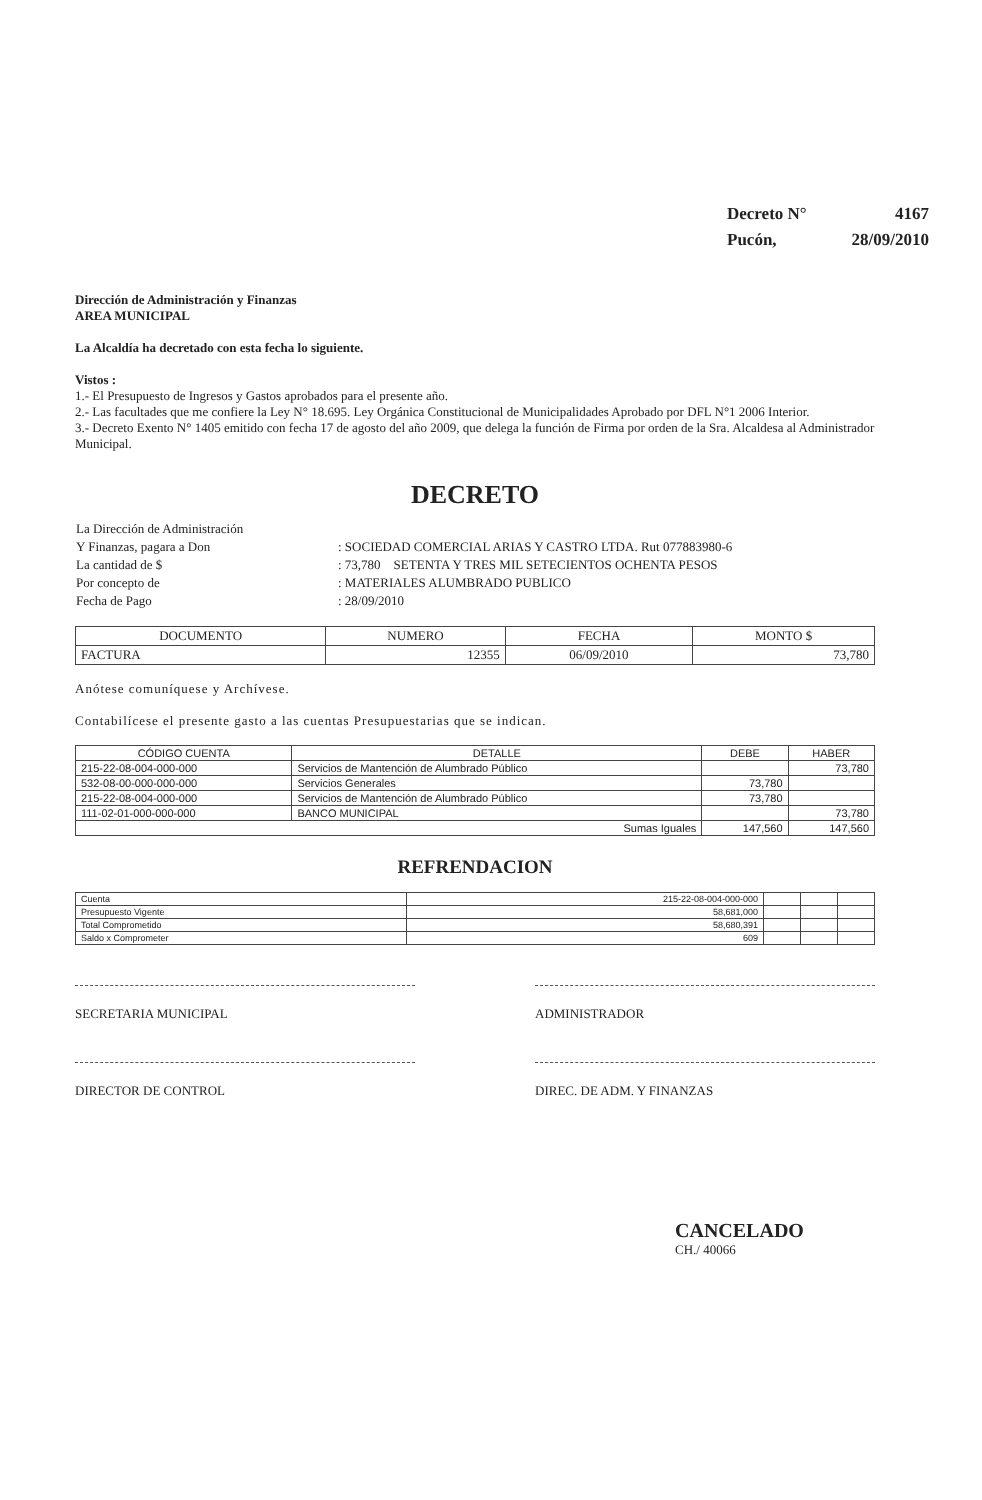| Decreto N° | 4167 |
| Pucón, | 28/09/2010 |
Dirección de Administración y Finanzas
AREA MUNICIPAL
La Alcaldía ha decretado con esta fecha lo siguiente.
Vistos :
1.- El Presupuesto de Ingresos y Gastos aprobados para el presente año.
2.- Las facultades que me confiere la Ley N° 18.695. Ley Orgánica Constitucional de Municipalidades Aprobado por DFL N°1 2006 Interior.
3.- Decreto Exento N° 1405 emitido con fecha 17 de agosto del año 2009, que delega la función de Firma por orden de la Sra. Alcaldesa al Administrador Municipal.
DECRETO
| La Dirección de Administración | |
| Y Finanzas, pagara a Don | : SOCIEDAD COMERCIAL ARIAS Y CASTRO LTDA. Rut 077883980-6 |
| La cantidad de $ | : 73,780 SETENTA Y TRES MIL SETECIENTOS OCHENTA PESOS |
| Por concepto de | : MATERIALES ALUMBRADO PUBLICO |
| Fecha de Pago | : 28/09/2010 |
| DOCUMENTO | NUMERO | FECHA | MONTO $ |
| --- | --- | --- | --- |
| FACTURA | 12355 | 06/09/2010 | 73,780 |
Anótese comuníquese y Archívese.
Contabilícese el presente gasto a las cuentas Presupuestarias que se indican.
| CÓDIGO CUENTA | DETALLE | DEBE | HABER |
| --- | --- | --- | --- |
| 215-22-08-004-000-000 | Servicios de Mantención de Alumbrado Público | | 73,780 |
| 532-08-00-000-000-000 | Servicios Generales | 73,780 | |
| 215-22-08-004-000-000 | Servicios de Mantención de Alumbrado Público | 73,780 | |
| 111-02-01-000-000-000 | BANCO MUNICIPAL | | 73,780 |
| Sumas Iguales | | 147,560 | 147,560 |
REFRENDACION
| Cuenta | 215-22-08-004-000-000 | | | |
| Presupuesto Vigente | 58,681,000 | | | |
| Total Comprometido | 58,680,391 | | | |
| Saldo x Comprometer | 609 | | | |
SECRETARIA MUNICIPAL ADMINISTRADOR
DIRECTOR DE CONTROL DIREC. DE ADM. Y FINANZAS
CANCELADO
CH./ 40066